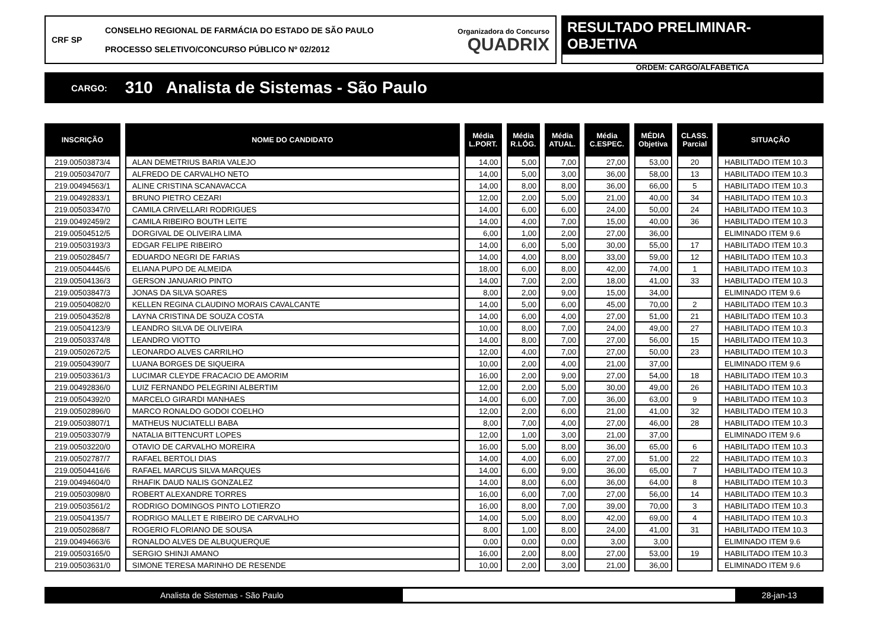CRF SP
CONSELHO REGIONAL DE FARMÁCIA DO ESTADO DE SÃO PAULO
PROCESSO SELETIVO/CONCURSO PÚBLICO Nº 02/2012
Organizadora do Concurso
QUADRIX
RESULTADO PRELIMINAR-OBJETIVA
ORDEM: CARGO/ALFABÉTICA
CARGO:
310 Analista de Sistemas - São Paulo
| INSCRIÇÃO | NOME DO CANDIDATO | Média L.PORT. | Média R.LÓG. | Média ATUAL. | Média C.ESPEC. | MÉDIA Objetiva | CLASS. Parcial | SITUAÇÃO |
| --- | --- | --- | --- | --- | --- | --- | --- | --- |
| 219.00503873/4 | ALAN DEMETRIUS BARIA VALEJO | 14,00 | 5,00 | 7,00 | 27,00 | 53,00 | 20 | HABILITADO ITEM 10.3 |
| 219.00503470/7 | ALFREDO DE CARVALHO NETO | 14,00 | 5,00 | 3,00 | 36,00 | 58,00 | 13 | HABILITADO ITEM 10.3 |
| 219.00494563/1 | ALINE CRISTINA SCANAVACCA | 14,00 | 8,00 | 8,00 | 36,00 | 66,00 | 5 | HABILITADO ITEM 10.3 |
| 219.00492833/1 | BRUNO PIETRO CEZARI | 12,00 | 2,00 | 5,00 | 21,00 | 40,00 | 34 | HABILITADO ITEM 10.3 |
| 219.00503347/0 | CAMILA CRIVELLARI RODRIGUES | 14,00 | 6,00 | 6,00 | 24,00 | 50,00 | 24 | HABILITADO ITEM 10.3 |
| 219.00492459/2 | CAMILA RIBEIRO BOUTH LEITE | 14,00 | 4,00 | 7,00 | 15,00 | 40,00 | 36 | HABILITADO ITEM 10.3 |
| 219.00504512/5 | DORGIVAL DE OLIVEIRA LIMA | 6,00 | 1,00 | 2,00 | 27,00 | 36,00 | | ELIMINADO ITEM 9.6 |
| 219.00503193/3 | EDGAR FELIPE RIBEIRO | 14,00 | 6,00 | 5,00 | 30,00 | 55,00 | 17 | HABILITADO ITEM 10.3 |
| 219.00502845/7 | EDUARDO NEGRI DE FARIAS | 14,00 | 4,00 | 8,00 | 33,00 | 59,00 | 12 | HABILITADO ITEM 10.3 |
| 219.00504445/6 | ELIANA PUPO DE ALMEIDA | 18,00 | 6,00 | 8,00 | 42,00 | 74,00 | 1 | HABILITADO ITEM 10.3 |
| 219.00504136/3 | GERSON JANUARIO PINTO | 14,00 | 7,00 | 2,00 | 18,00 | 41,00 | 33 | HABILITADO ITEM 10.3 |
| 219.00503847/3 | JONAS DA SILVA SOARES | 8,00 | 2,00 | 9,00 | 15,00 | 34,00 | | ELIMINADO ITEM 9.6 |
| 219.00504082/0 | KELLEN REGINA CLAUDINO MORAIS CAVALCANTE | 14,00 | 5,00 | 6,00 | 45,00 | 70,00 | 2 | HABILITADO ITEM 10.3 |
| 219.00504352/8 | LAYNA CRISTINA DE SOUZA COSTA | 14,00 | 6,00 | 4,00 | 27,00 | 51,00 | 21 | HABILITADO ITEM 10.3 |
| 219.00504123/9 | LEANDRO SILVA DE OLIVEIRA | 10,00 | 8,00 | 7,00 | 24,00 | 49,00 | 27 | HABILITADO ITEM 10.3 |
| 219.00503374/8 | LEANDRO VIOTTO | 14,00 | 8,00 | 7,00 | 27,00 | 56,00 | 15 | HABILITADO ITEM 10.3 |
| 219.00502672/5 | LEONARDO ALVES CARRILHO | 12,00 | 4,00 | 7,00 | 27,00 | 50,00 | 23 | HABILITADO ITEM 10.3 |
| 219.00504390/7 | LUANA BORGES DE SIQUEIRA | 10,00 | 2,00 | 4,00 | 21,00 | 37,00 | | ELIMINADO ITEM 9.6 |
| 219.00503361/3 | LUCIMAR CLEYDE FRACACIO DE AMORIM | 16,00 | 2,00 | 9,00 | 27,00 | 54,00 | 18 | HABILITADO ITEM 10.3 |
| 219.00492836/0 | LUIZ FERNANDO PELEGRINI ALBERTIM | 12,00 | 2,00 | 5,00 | 30,00 | 49,00 | 26 | HABILITADO ITEM 10.3 |
| 219.00504392/0 | MARCELO GIRARDI MANHAES | 14,00 | 6,00 | 7,00 | 36,00 | 63,00 | 9 | HABILITADO ITEM 10.3 |
| 219.00502896/0 | MARCO RONALDO GODOI COELHO | 12,00 | 2,00 | 6,00 | 21,00 | 41,00 | 32 | HABILITADO ITEM 10.3 |
| 219.00503807/1 | MATHEUS NUCIATELLI BABA | 8,00 | 7,00 | 4,00 | 27,00 | 46,00 | 28 | HABILITADO ITEM 10.3 |
| 219.00503307/9 | NATALIA BITTENCURT LOPES | 12,00 | 1,00 | 3,00 | 21,00 | 37,00 | | ELIMINADO ITEM 9.6 |
| 219.00503220/0 | OTAVIO DE CARVALHO MOREIRA | 16,00 | 5,00 | 8,00 | 36,00 | 65,00 | 6 | HABILITADO ITEM 10.3 |
| 219.00502787/7 | RAFAEL BERTOLI DIAS | 14,00 | 4,00 | 6,00 | 27,00 | 51,00 | 22 | HABILITADO ITEM 10.3 |
| 219.00504416/6 | RAFAEL MARCUS SILVA MARQUES | 14,00 | 6,00 | 9,00 | 36,00 | 65,00 | 7 | HABILITADO ITEM 10.3 |
| 219.00494604/0 | RHAFIK DAUD NALIS GONZALEZ | 14,00 | 8,00 | 6,00 | 36,00 | 64,00 | 8 | HABILITADO ITEM 10.3 |
| 219.00503098/0 | ROBERT ALEXANDRE TORRES | 16,00 | 6,00 | 7,00 | 27,00 | 56,00 | 14 | HABILITADO ITEM 10.3 |
| 219.00503561/2 | RODRIGO DOMINGOS PINTO LOTIERZO | 16,00 | 8,00 | 7,00 | 39,00 | 70,00 | 3 | HABILITADO ITEM 10.3 |
| 219.00504135/7 | RODRIGO MALLET E RIBEIRO DE CARVALHO | 14,00 | 5,00 | 8,00 | 42,00 | 69,00 | 4 | HABILITADO ITEM 10.3 |
| 219.00502868/7 | ROGERIO FLORIANO DE SOUSA | 8,00 | 1,00 | 8,00 | 24,00 | 41,00 | 31 | HABILITADO ITEM 10.3 |
| 219.00494663/6 | RONALDO ALVES DE ALBUQUERQUE | 0,00 | 0,00 | 0,00 | 3,00 | 3,00 | | ELIMINADO ITEM 9.6 |
| 219.00503165/0 | SERGIO SHINJI AMANO | 16,00 | 2,00 | 8,00 | 27,00 | 53,00 | 19 | HABILITADO ITEM 10.3 |
| 219.00503631/0 | SIMONE TERESA MARINHO DE RESENDE | 10,00 | 2,00 | 3,00 | 21,00 | 36,00 | | ELIMINADO ITEM 9.6 |
Analista de Sistemas - São Paulo
28-jan-13